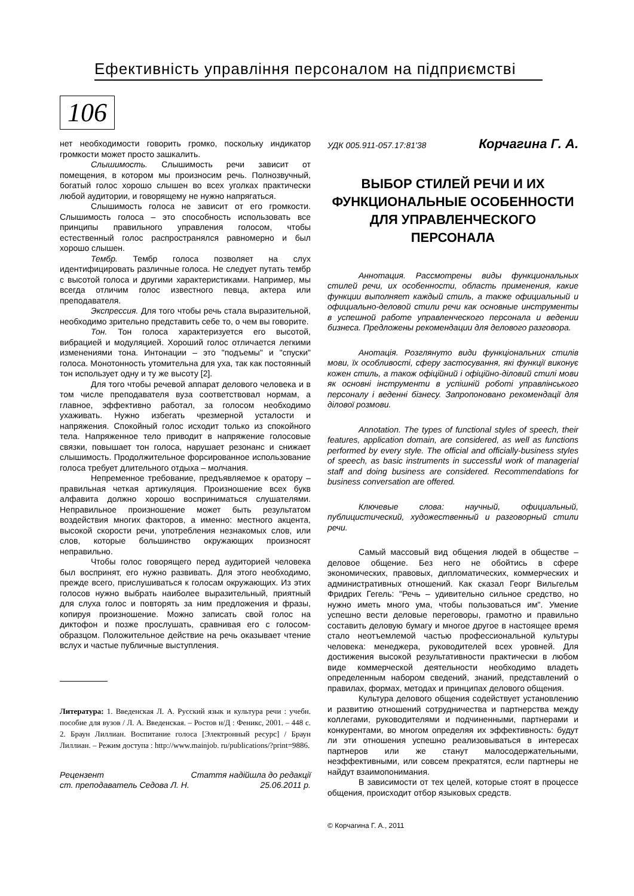Ефективність управління персоналом на підприємстві
106
нет необходимости говорить громко, поскольку индикатор громкости может просто зашкалить.
Слышимость. Слышимость речи зависит от помещения, в котором мы произносим речь. Полнозвучный, богатый голос хорошо слышен во всех уголках практически любой аудитории, и говорящему не нужно напрягаться.
Слышимость голоса не зависит от его громкости. Слышимость голоса – это способность использовать все принципы правильного управления голосом, чтобы естественный голос распространялся равномерно и был хорошо слышен.
Тембр. Тембр голоса позволяет на слух идентифицировать различные голоса. Не следует путать тембр с высотой голоса и другими характеристиками. Например, мы всегда отличим голос известного певца, актера или преподавателя.
Экспрессия. Для того чтобы речь стала выразительной, необходимо зрительно представить себе то, о чем вы говорите.
Тон. Тон голоса характеризуется его высотой, вибрацией и модуляцией. Хороший голос отличается легкими изменениями тона. Интонации – это "подъемы" и "спуски" голоса. Монотонность утомительна для уха, так как постоянный тон использует одну и ту же высоту [2].
Для того чтобы речевой аппарат делового человека и в том числе преподавателя вуза соответствовал нормам, а главное, эффективно работал, за голосом необходимо ухаживать. Нужно избегать чрезмерной усталости и напряжения. Спокойный голос исходит только из спокойного тела. Напряженное тело приводит в напряжение голосовые связки, повышает тон голоса, нарушает резонанс и снижает слышимость. Продолжительное форсированное использование голоса требует длительного отдыха – молчания.
Непременное требование, предъявляемое к оратору – правильная четкая артикуляция. Произношение всех букв алфавита должно хорошо восприниматься слушателями. Неправильное произношение может быть результатом воздействия многих факторов, а именно: местного акцента, высокой скорости речи, употребления незнакомых слов, или слов, которые большинство окружающих произносят неправильно.
Чтобы голос говорящего перед аудиторией человека был воспринят, его нужно развивать. Для этого необходимо, прежде всего, прислушиваться к голосам окружающих. Из этих голосов нужно выбрать наиболее выразительный, приятный для слуха голос и повторять за ним предложения и фразы, копируя произношение. Можно записать свой голос на диктофон и позже прослушать, сравнивая его с голосом-образцом. Положительное действие на речь оказывает чтение вслух и частые публичные выступления.
Литература: 1. Введенская Л. А. Русский язык и культура речи : учебн. пособие для вузов / Л. А. Введенская. – Ростов н/Д : Феникс, 2001. – 448 с. 2. Браун Лиллиан. Воспитание голоса [Электронный ресурс] / Браун Лиллиан. – Режим доступа : http://www.mainjob. ru/publications/?print=9886.
Рецензент
ст. преподаватель Седова Л. Н.
Стаття надійшла до редакції
25.06.2011 р.
УДК 005.911-057.17:81'38 Корчагина Г. А.
ВЫБОР СТИЛЕЙ РЕЧИ И ИХ ФУНКЦИОНАЛЬНЫЕ ОСОБЕННОСТИ ДЛЯ УПРАВЛЕНЧЕСКОГО ПЕРСОНАЛА
Аннотация. Рассмотрены виды функциональных стилей речи, их особенности, область применения, какие функции выполняет каждый стиль, а также официальный и официально-деловой стили речи как основные инструменты в успешной работе управленческого персонала и ведении бизнеса. Предложены рекомендации для делового разговора.
Анотація. Розглянуто види функціональних стилів мови, їх особливості, сферу застосування, які функції виконує кожен стиль, а також офіційний і офіційно-діловий стилі мови як основні інструменти в успішній роботі управлінського персоналу і веденні бізнесу. Запропоновано рекомендації для ділової розмови.
Annotation. The types of functional styles of speech, their features, application domain, are considered, as well as functions performed by every style. The official and officially-business styles of speech, as basic instruments in successful work of managerial staff and doing business are considered. Recommendations for business conversation are offered.
Ключевые слова: научный, официальный, публицистический, художественный и разговорный стили речи.
Самый массовый вид общения людей в обществе – деловое общение. Без него не обойтись в сфере экономических, правовых, дипломатических, коммерческих и административных отношений. Как сказал Георг Вильгельм Фридрих Гегель: "Речь – удивительно сильное средство, но нужно иметь много ума, чтобы пользоваться им". Умение успешно вести деловые переговоры, грамотно и правильно составить деловую бумагу и многое другое в настоящее время стало неотъемлемой частью профессиональной культуры человека: менеджера, руководителей всех уровней. Для достижения высокой результативности практически в любом виде коммерческой деятельности необходимо владеть определенным набором сведений, знаний, представлений о правилах, формах, методах и принципах делового общения.
Культура делового общения содействует установлению и развитию отношений сотрудничества и партнерства между коллегами, руководителями и подчиненными, партнерами и конкурентами, во многом определяя их эффективность: будут ли эти отношения успешно реализовываться в интересах партнеров или же станут малосодержательными, неэффективными, или совсем прекратятся, если партнеры не найдут взаимопонимания.
В зависимости от тех целей, которые стоят в процессе общения, происходит отбор языковых средств.
© Корчагина Г. А., 2011